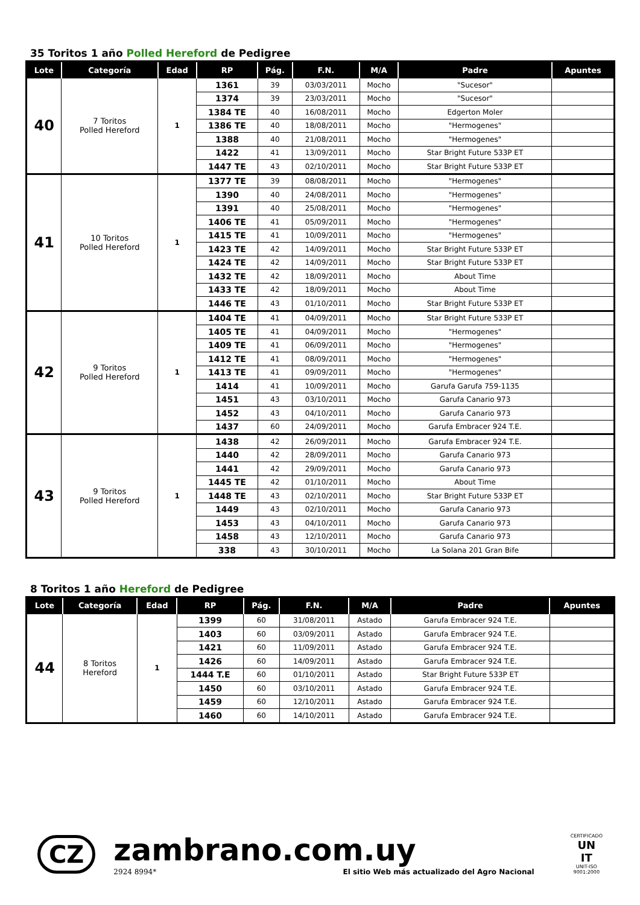35 Toritos 1 año Polled Hereford de Pedigree
| Lote | Categoría | Edad | RP | Pág. | F.N. | M/A | Padre | Apuntes |
| --- | --- | --- | --- | --- | --- | --- | --- | --- |
| 40 | 7 Toritos Polled Hereford | 1 | 1361 | 39 | 03/03/2011 | Mocho | "Sucesor" | |
| | | | 1374 | 39 | 23/03/2011 | Mocho | "Sucesor" | |
| | | | 1384 TE | 40 | 16/08/2011 | Mocho | Edgerton Moler | |
| | | | 1386 TE | 40 | 18/08/2011 | Mocho | "Hermogenes" | |
| | | | 1388 | 40 | 21/08/2011 | Mocho | "Hermogenes" | |
| | | | 1422 | 41 | 13/09/2011 | Mocho | Star Bright Future 533P ET | |
| | | | 1447 TE | 43 | 02/10/2011 | Mocho | Star Bright Future 533P ET | |
| 41 | 10 Toritos Polled Hereford | 1 | 1377 TE | 39 | 08/08/2011 | Mocho | "Hermogenes" | |
| | | | 1390 | 40 | 24/08/2011 | Mocho | "Hermogenes" | |
| | | | 1391 | 40 | 25/08/2011 | Mocho | "Hermogenes" | |
| | | | 1406 TE | 41 | 05/09/2011 | Mocho | "Hermogenes" | |
| | | | 1415 TE | 41 | 10/09/2011 | Mocho | "Hermogenes" | |
| | | | 1423 TE | 42 | 14/09/2011 | Mocho | Star Bright Future 533P ET | |
| | | | 1424 TE | 42 | 14/09/2011 | Mocho | Star Bright Future 533P ET | |
| | | | 1432 TE | 42 | 18/09/2011 | Mocho | About Time | |
| | | | 1433 TE | 42 | 18/09/2011 | Mocho | About Time | |
| | | | 1446 TE | 43 | 01/10/2011 | Mocho | Star Bright Future 533P ET | |
| 42 | 9 Toritos Polled Hereford | 1 | 1404 TE | 41 | 04/09/2011 | Mocho | Star Bright Future 533P ET | |
| | | | 1405 TE | 41 | 04/09/2011 | Mocho | "Hermogenes" | |
| | | | 1409 TE | 41 | 06/09/2011 | Mocho | "Hermogenes" | |
| | | | 1412 TE | 41 | 08/09/2011 | Mocho | "Hermogenes" | |
| | | | 1413 TE | 41 | 09/09/2011 | Mocho | "Hermogenes" | |
| | | | 1414 | 41 | 10/09/2011 | Mocho | Garufa Garufa 759-1135 | |
| | | | 1451 | 43 | 03/10/2011 | Mocho | Garufa Canario 973 | |
| | | | 1452 | 43 | 04/10/2011 | Mocho | Garufa Canario 973 | |
| | | | 1437 | 60 | 24/09/2011 | Mocho | Garufa Embracer 924 T.E. | |
| 43 | 9 Toritos Polled Hereford | 1 | 1438 | 42 | 26/09/2011 | Mocho | Garufa Embracer 924 T.E. | |
| | | | 1440 | 42 | 28/09/2011 | Mocho | Garufa Canario 973 | |
| | | | 1441 | 42 | 29/09/2011 | Mocho | Garufa Canario 973 | |
| | | | 1445 TE | 42 | 01/10/2011 | Mocho | About Time | |
| | | | 1448 TE | 43 | 02/10/2011 | Mocho | Star Bright Future 533P ET | |
| | | | 1449 | 43 | 02/10/2011 | Mocho | Garufa Canario 973 | |
| | | | 1453 | 43 | 04/10/2011 | Mocho | Garufa Canario 973 | |
| | | | 1458 | 43 | 12/10/2011 | Mocho | Garufa Canario 973 | |
| | | | 338 | 43 | 30/10/2011 | Mocho | La Solana 201 Gran Bife | |
8 Toritos 1 año Hereford de Pedigree
| Lote | Categoría | Edad | RP | Pág. | F.N. | M/A | Padre | Apuntes |
| --- | --- | --- | --- | --- | --- | --- | --- | --- |
| 44 | 8 Toritos Hereford | 1 | 1399 | 60 | 31/08/2011 | Astado | Garufa Embracer 924 T.E. | |
| | | | 1403 | 60 | 03/09/2011 | Astado | Garufa Embracer 924 T.E. | |
| | | | 1421 | 60 | 11/09/2011 | Astado | Garufa Embracer 924 T.E. | |
| | | | 1426 | 60 | 14/09/2011 | Astado | Garufa Embracer 924 T.E. | |
| | | | 1444 T.E | 60 | 01/10/2011 | Astado | Star Bright Future 533P ET | |
| | | | 1450 | 60 | 03/10/2011 | Astado | Garufa Embracer 924 T.E. | |
| | | | 1459 | 60 | 12/10/2011 | Astado | Garufa Embracer 924 T.E. | |
| | | | 1460 | 60 | 14/10/2011 | Astado | Garufa Embracer 924 T.E. | |
CZ
zambrano.com.uy
2924 8994* El sitio Web más actualizado del Agro Nacional
CERTIFICADO
UN
IT
UNIT-ISO
9001:2000